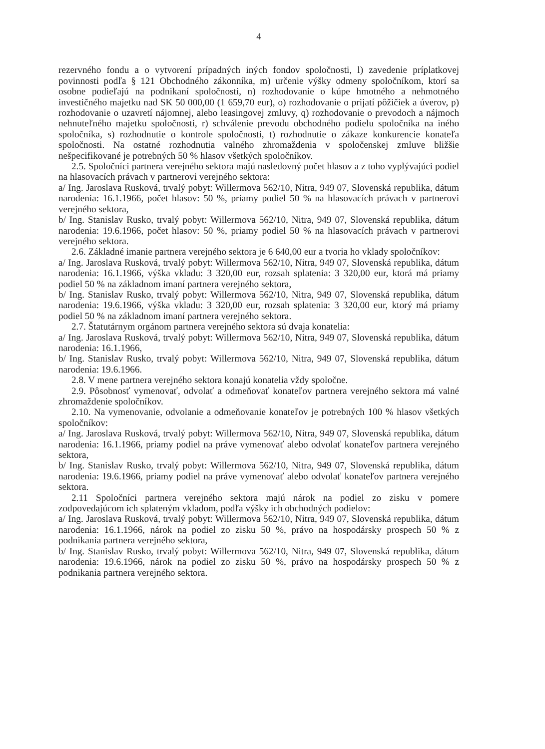4
rezervného fondu a o vytvorení prípadných iných fondov spoločnosti, l) zavedenie príplatkovej povinnosti podľa § 121 Obchodného zákonníka, m) určenie výšky odmeny spoločníkom, ktorí sa osobne podieľajú na podnikaní spoločnosti, n) rozhodovanie o kúpe hmotného a nehmotného investičného majetku nad SK 50 000,00 (1 659,70 eur), o) rozhodovanie o prijatí pôžičiek a úverov, p) rozhodovanie o uzavretí nájomnej, alebo leasingovej zmluvy, q) rozhodovanie o prevodoch a nájmoch nehnuteľného majetku spoločnosti, r) schválenie prevodu obchodného podielu spoločníka na iného spoločníka, s) rozhodnutie o kontrole spoločnosti, t) rozhodnutie o zákaze konkurencie konateľa spoločnosti. Na ostatné rozhodnutia valného zhromaždenia v spoločenskej zmluve bližšie nešpecifikované je potrebných 50 % hlasov všetkých spoločníkov.
2.5. Spoločníci partnera verejného sektora majú nasledovný počet hlasov a z toho vyplývajúci podiel na hlasovacích právach v partnerovi verejného sektora:
a/ Ing. Jaroslava Rusková, trvalý pobyt: Willermova 562/10, Nitra, 949 07, Slovenská republika, dátum narodenia: 16.1.1966, počet hlasov: 50 %, priamy podiel 50 % na hlasovacích právach v partnerovi verejného sektora,
b/ Ing. Stanislav Rusko, trvalý pobyt: Willermova 562/10, Nitra, 949 07, Slovenská republika, dátum narodenia: 19.6.1966, počet hlasov: 50 %, priamy podiel 50 % na hlasovacích právach v partnerovi verejného sektora.
2.6. Základné imanie partnera verejného sektora je 6 640,00 eur a tvoria ho vklady spoločníkov:
a/ Ing. Jaroslava Rusková, trvalý pobyt: Willermova 562/10, Nitra, 949 07, Slovenská republika, dátum narodenia: 16.1.1966, výška vkladu: 3 320,00 eur, rozsah splatenia: 3 320,00 eur, ktorá má priamy podiel 50 % na základnom imaní partnera verejného sektora,
b/ Ing. Stanislav Rusko, trvalý pobyt: Willermova 562/10, Nitra, 949 07, Slovenská republika, dátum narodenia: 19.6.1966, výška vkladu: 3 320,00 eur, rozsah splatenia: 3 320,00 eur, ktorý má priamy podiel 50 % na základnom imaní partnera verejného sektora.
2.7. Štatutárnym orgánom partnera verejného sektora sú dvaja konatelia:
a/ Ing. Jaroslava Rusková, trvalý pobyt: Willermova 562/10, Nitra, 949 07, Slovenská republika, dátum narodenia: 16.1.1966,
b/ Ing. Stanislav Rusko, trvalý pobyt: Willermova 562/10, Nitra, 949 07, Slovenská republika, dátum narodenia: 19.6.1966.
2.8. V mene partnera verejného sektora konajú konatelia vždy spoločne.
2.9. Pôsobnosť vymenovať, odvolať a odmeňovať konateľov partnera verejného sektora má valné zhromaždenie spoločníkov.
2.10. Na vymenovanie, odvolanie a odmeňovanie konateľov je potrebných 100 % hlasov všetkých spoločníkov:
a/ Ing. Jaroslava Rusková, trvalý pobyt: Willermova 562/10, Nitra, 949 07, Slovenská republika, dátum narodenia: 16.1.1966, priamy podiel na práve vymenovať alebo odvolať konateľov partnera verejného sektora,
b/ Ing. Stanislav Rusko, trvalý pobyt: Willermova 562/10, Nitra, 949 07, Slovenská republika, dátum narodenia: 19.6.1966, priamy podiel na práve vymenovať alebo odvolať konateľov partnera verejného sektora.
2.11 Spoločníci partnera verejného sektora majú nárok na podiel zo zisku v pomere zodpovedajúcom ich splateným vkladom, podľa výšky ich obchodných podielov:
a/ Ing. Jaroslava Rusková, trvalý pobyt: Willermova 562/10, Nitra, 949 07, Slovenská republika, dátum narodenia: 16.1.1966, nárok na podiel zo zisku 50 %, právo na hospodársky prospech 50 % z podnikania partnera verejného sektora,
b/ Ing. Stanislav Rusko, trvalý pobyt: Willermova 562/10, Nitra, 949 07, Slovenská republika, dátum narodenia: 19.6.1966, nárok na podiel zo zisku 50 %, právo na hospodársky prospech 50 % z podnikania partnera verejného sektora.